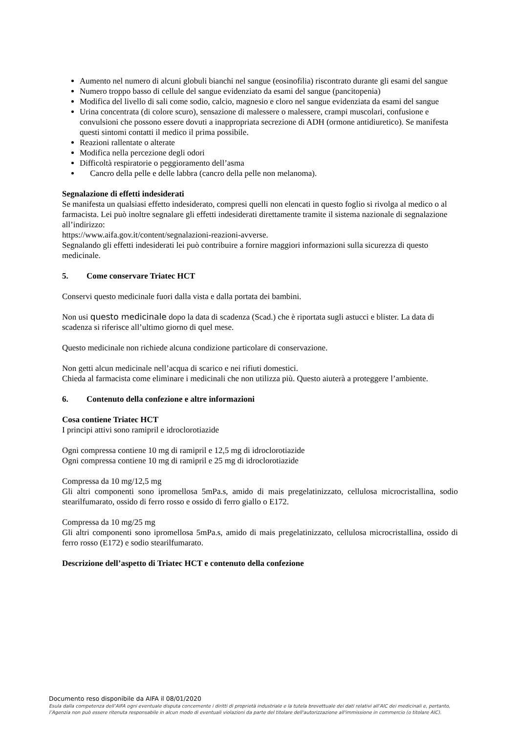Aumento nel numero di alcuni globuli bianchi nel sangue (eosinofilia) riscontrato durante gli esami del sangue
Numero troppo basso di cellule del sangue evidenziato da esami del sangue (pancitopenia)
Modifica del livello di sali come sodio, calcio, magnesio e cloro nel sangue evidenziata da esami del sangue
Urina concentrata (di colore scuro), sensazione di malessere o malessere, crampi muscolari, confusione e convulsioni che possono essere dovuti a inappropriata secrezione di ADH (ormone antidiuretico). Se manifesta questi sintomi contatti il medico il prima possibile.
Reazioni rallentate o alterate
Modifica nella percezione degli odori
Difficoltà respiratorie o peggioramento dell’asma
Cancro della pelle e delle labbra (cancro della pelle non melanoma).
Segnalazione di effetti indesiderati
Se manifesta un qualsiasi effetto indesiderato, compresi quelli non elencati in questo foglio si rivolga al medico o al farmacista. Lei può inoltre segnalare gli effetti indesiderati direttamente tramite il sistema nazionale di segnalazione all’indirizzo:
https://www.aifa.gov.it/content/segnalazioni-reazioni-avverse.
Segnalando gli effetti indesiderati lei può contribuire a fornire maggiori informazioni sulla sicurezza di questo medicinale.
5. Come conservare Triatec HCT
Conservi questo medicinale fuori dalla vista e dalla portata dei bambini.
Non usi questo medicinale dopo la data di scadenza (Scad.) che è riportata sugli astucci e blister. La data di scadenza si riferisce all’ultimo giorno di quel mese.
Questo medicinale non richiede alcuna condizione particolare di conservazione.
Non getti alcun medicinale nell’acqua di scarico e nei rifiuti domestici.
Chieda al farmacista come eliminare i medicinali che non utilizza più. Questo aiuterà a proteggere l’ambiente.
6. Contenuto della confezione e altre informazioni
Cosa contiene Triatec HCT
I principi attivi sono ramipril e idroclorotiazide
Ogni compressa contiene 10 mg di ramipril e 12,5 mg di idroclorotiazide
Ogni compressa contiene 10 mg di ramipril e 25 mg di idroclorotiazide
Compressa da 10 mg/12,5 mg
Gli altri componenti sono ipromellosa 5mPa.s, amido di mais pregelatinizzato, cellulosa microcristallina, sodio stearilfumarato, ossido di ferro rosso e ossido di ferro giallo o E172.
Compressa da 10 mg/25 mg
Gli altri componenti sono ipromellosa 5mPa.s, amido di mais pregelatinizzato, cellulosa microcristallina, ossido di ferro rosso (E172) e sodio stearilfumarato.
Descrizione dell’aspetto di Triatec HCT e contenuto della confezione
Documento reso disponibile da AIFA il 08/01/2020
Esula dalla competenza dell’AIFA ogni eventuale disputa concernente i diritti di proprietà industriale e la tutela brevettuale dei dati relativi all’AIC dei medicinali e, pertanto, l’Agenzia non può essere ritenuta responsabile in alcun modo di eventuali violazioni da parte del titolare dell'autorizzazione all'immissione in commercio (o titolare AIC).